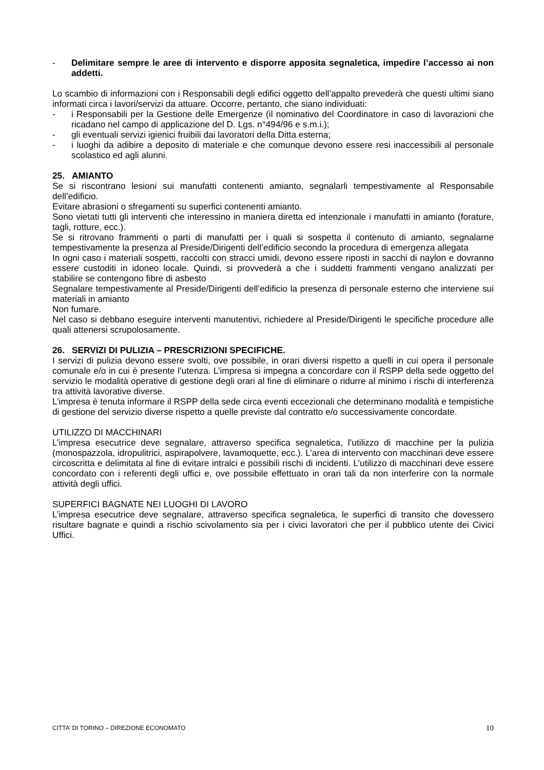- Delimitare sempre le aree di intervento e disporre apposita segnaletica, impedire l’accesso ai non addetti.
Lo scambio di informazioni con i Responsabili degli edifici oggetto dell’appalto prevederà che questi ultimi siano informati circa i lavori/servizi da attuare. Occorre, pertanto, che siano individuati:
- i Responsabili per la Gestione delle Emergenze (il nominativo del Coordinatore in caso di lavorazioni che ricadano nel campo di applicazione del D. Lgs. n°494/96 e s.m.i.);
- gli eventuali servizi igienici fruibili dai lavoratori della Ditta esterna;
- i luoghi da adibire a deposito di materiale e che comunque devono essere resi inaccessibili al personale scolastico ed agli alunni.
25. AMIANTO
Se si riscontrano lesioni sui manufatti contenenti amianto, segnalarli tempestivamente al Responsabile dell’edificio.
Evitare abrasioni o sfregamenti su superfici contenenti amianto.
Sono vietati tutti gli interventi che interessino in maniera diretta ed intenzionale i manufatti in amianto (forature, tagli, rotture, ecc.).
Se si ritrovano frammenti o parti di manufatti per i quali si sospetta il contenuto di amianto, segnalarne tempestivamente la presenza al Preside/Dirigenti dell’edificio secondo la procedura di emergenza allegata
In ogni caso i materiali sospetti, raccolti con stracci umidi, devono essere riposti in sacchi di naylon e dovranno essere custoditi in idoneo locale. Quindi, si provvederà a che i suddetti frammenti vengano analizzati per stabilire se contengono fibre di asbesto
Segnalare tempestivamente al Preside/Dirigenti dell’edificio la presenza di personale esterno che interviene sui materiali in amianto
Non fumare.
Nel caso si debbano eseguire interventi manutentivi, richiedere al Preside/Dirigenti le specifiche procedure alle quali attenersi scrupolosamente.
26. SERVIZI DI PULIZIA – PRESCRIZIONI SPECIFICHE.
I servizi di pulizia devono essere svolti, ove possibile, in orari diversi rispetto a quelli in cui opera il personale comunale e/o in cui è presente l’utenza. L’impresa si impegna a concordare con il RSPP della sede oggetto del servizio le modalità operative di gestione degli orari al fine di eliminare o ridurre al minimo i rischi di interferenza tra attività lavorative diverse.
L’impresa è tenuta informare il RSPP della sede circa eventi eccezionali che determinano modalità e tempistiche di gestione del servizio diverse rispetto a quelle previste dal contratto e/o successivamente concordate.
UTILIZZO DI MACCHINARI
L’impresa esecutrice deve segnalare, attraverso specifica segnaletica, l’utilizzo di macchine per la pulizia (monospazzola, idropulitrici, aspirapolvere, lavamoquette, ecc.). L’area di intervento con macchinari deve essere circoscritta e delimitata al fine di evitare intralci e possibili rischi di incidenti. L’utilizzo di macchinari deve essere concordato con i referenti degli uffici e, ove possibile effettuato in orari tali da non interferire con la normale attività degli uffici.
SUPERFICI BAGNATE NEI LUOGHI DI LAVORO
L’impresa esecutrice deve segnalare, attraverso specifica segnaletica, le superfici di transito che dovessero risultare bagnate e quindi a rischio scivolamento sia per i civici lavoratori che per il pubblico utente dei Civici Uffici.
CITTA’ DI TORINO – DIREZIONE ECONOMATO 10